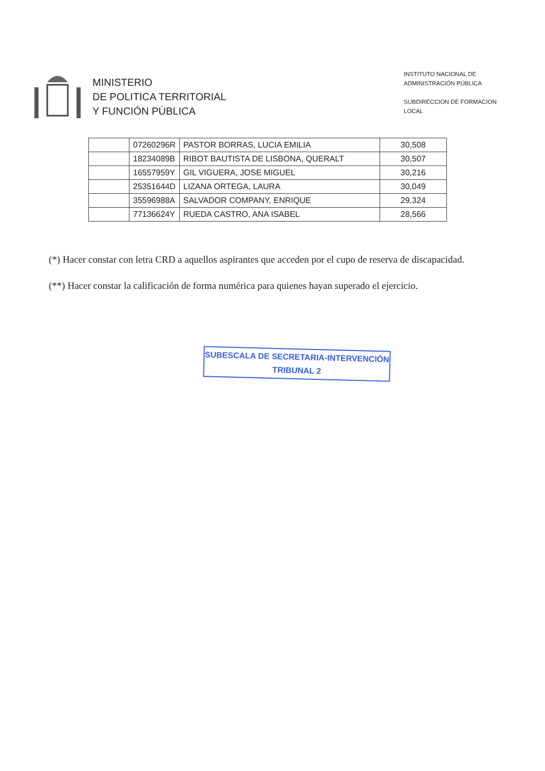MINISTERIO
DE POLITICA TERRITORIAL
Y FUNCIÓN PÚBLICA
INSTITUTO NACIONAL DE
ADMINISTRACIÓN PÚBLICA
SUBDIRECCION DE FORMACION
LOCAL
| | 07260296R | PASTOR BORRAS, LUCIA EMILIA | 30,508 |
| | 18234089B | RIBOT BAUTISTA DE LISBONA, QUERALT | 30,507 |
| | 16557959Y | GIL VIGUERA, JOSE MIGUEL | 30,216 |
| | 25351644D | LIZANA ORTEGA, LAURA | 30,049 |
| | 35596988A | SALVADOR COMPANY, ENRIQUE | 29,324 |
| | 77136624Y | RUEDA CASTRO, ANA ISABEL | 28,566 |
(*) Hacer constar con letra CRD a aquellos aspirantes que acceden por el cupo de reserva de discapacidad.
(**) Hacer constar la calificación de forma numérica para quienes hayan superado el ejercicio.
SUBESCALA DE SECRETARIA-INTERVENCIÓN
TRIBUNAL 2